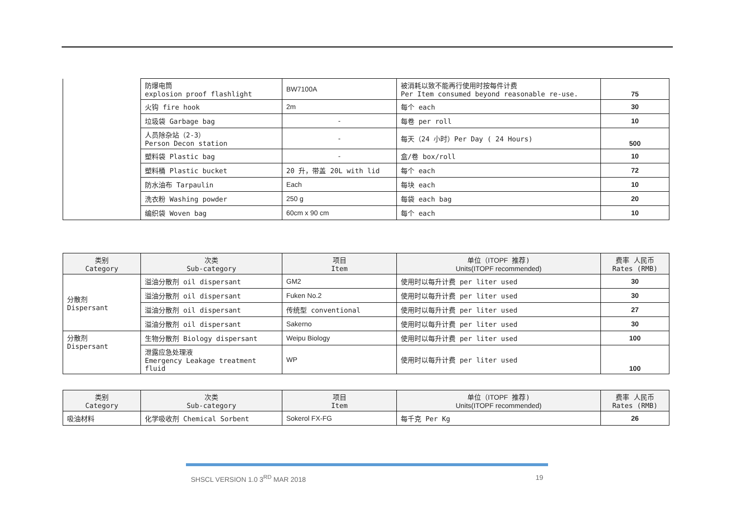| | 防爆电筒 explosion proof flashlight | BW7100A | 被消耗以致不能再行使用时按每件计费 Per Item consumed beyond reasonable re-use. | 75 |
| | 火钩 fire hook | 2m | 每个 each | 30 |
| | 垃圾袋 Garbage bag | - | 每卷 per roll | 10 |
| | 人员除杂站（2-3） Person Decon station | - | 每天（24 小时）Per Day ( 24 Hours) | 500 |
| | 塑料袋 Plastic bag | - | 盒/卷 box/roll | 10 |
| | 塑料桶 Plastic bucket | 20 升，带盖 20L with lid | 每个 each | 72 |
| | 防水油布 Tarpaulin | Each | 每块 each | 10 |
| | 洗衣粉 Washing powder | 250 g | 每袋 each bag | 20 |
| | 编织袋 Woven bag | 60cm x 90 cm | 每个 each | 10 |
| 类别 Category | 次类 Sub-category | 项目 Item | 单位（ ITOPF 推荐) Units(ITOPF recommended) | 费率 人民币 Rates (RMB) |
| --- | --- | --- | --- | --- |
| 分散剂 Dispersant | 溢油分散剂 oil dispersant | GM2 | 使用时以每升计费 per liter used | 30 |
| | 溢油分散剂 oil dispersant | Fuken No.2 | 使用时以每升计费 per liter used | 30 |
| | 溢油分散剂 oil dispersant | 传统型 conventional | 使用时以每升计费 per liter used | 27 |
| | 溢油分散剂 oil dispersant | Sakerno | 使用时以每升计费 per liter used | 30 |
| 分散剂 Dispersant | 生物分散剂 Biology dispersant | Weipu Biology | 使用时以每升计费 per liter used | 100 |
| | 泄露应急处理液 Emergency Leakage treatment fluid | WP | 使用时以每升计费 per liter used | 100 |
| 类别 Category | 次类 Sub-category | 项目 Item | 单位（ ITOPF 推荐) Units(ITOPF recommended) | 费率 人民币 Rates (RMB) |
| --- | --- | --- | --- | --- |
| 吸油材料 | 化学吸收剂 Chemical Sorbent | Sokerol FX-FG | 每千克 Per Kg | 26 |
SHSCL VERSION 1.0 3<sup>RD</sup> MAR 2018 19